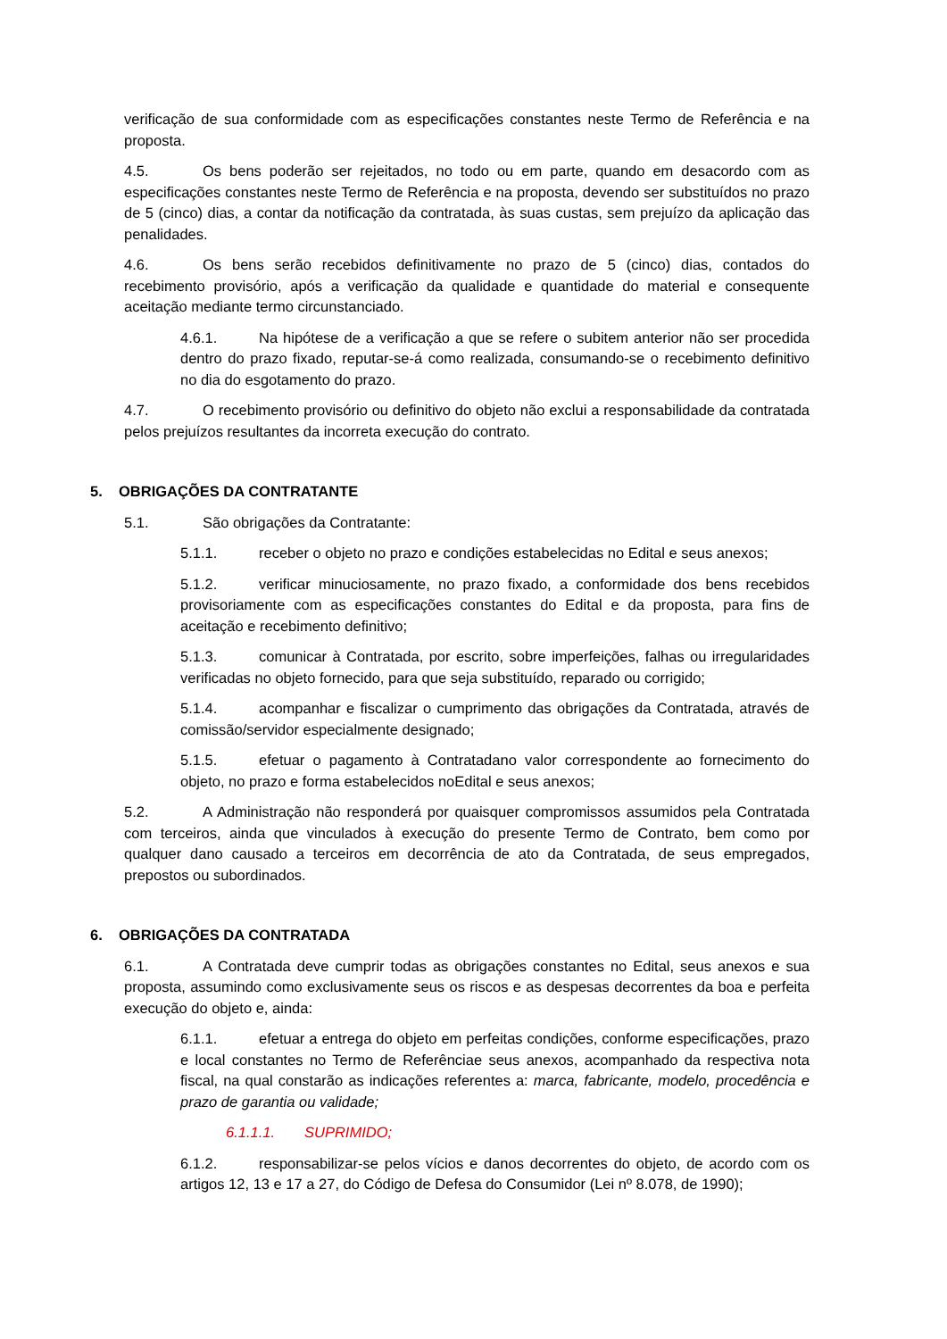verificação de sua conformidade com as especificações constantes neste Termo de Referência e na proposta.
4.5. Os bens poderão ser rejeitados, no todo ou em parte, quando em desacordo com as especificações constantes neste Termo de Referência e na proposta, devendo ser substituídos no prazo de 5 (cinco) dias, a contar da notificação da contratada, às suas custas, sem prejuízo da aplicação das penalidades.
4.6. Os bens serão recebidos definitivamente no prazo de 5 (cinco) dias, contados do recebimento provisório, após a verificação da qualidade e quantidade do material e consequente aceitação mediante termo circunstanciado.
4.6.1. Na hipótese de a verificação a que se refere o subitem anterior não ser procedida dentro do prazo fixado, reputar-se-á como realizada, consumando-se o recebimento definitivo no dia do esgotamento do prazo.
4.7. O recebimento provisório ou definitivo do objeto não exclui a responsabilidade da contratada pelos prejuízos resultantes da incorreta execução do contrato.
5. OBRIGAÇÕES DA CONTRATANTE
5.1. São obrigações da Contratante:
5.1.1. receber o objeto no prazo e condições estabelecidas no Edital e seus anexos;
5.1.2. verificar minuciosamente, no prazo fixado, a conformidade dos bens recebidos provisoriamente com as especificações constantes do Edital e da proposta, para fins de aceitação e recebimento definitivo;
5.1.3. comunicar à Contratada, por escrito, sobre imperfeições, falhas ou irregularidades verificadas no objeto fornecido, para que seja substituído, reparado ou corrigido;
5.1.4. acompanhar e fiscalizar o cumprimento das obrigações da Contratada, através de comissão/servidor especialmente designado;
5.1.5. efetuar o pagamento à Contratadano valor correspondente ao fornecimento do objeto, no prazo e forma estabelecidos noEdital e seus anexos;
5.2. A Administração não responderá por quaisquer compromissos assumidos pela Contratada com terceiros, ainda que vinculados à execução do presente Termo de Contrato, bem como por qualquer dano causado a terceiros em decorrência de ato da Contratada, de seus empregados, prepostos ou subordinados.
6. OBRIGAÇÕES DA CONTRATADA
6.1. A Contratada deve cumprir todas as obrigações constantes no Edital, seus anexos e sua proposta, assumindo como exclusivamente seus os riscos e as despesas decorrentes da boa e perfeita execução do objeto e, ainda:
6.1.1. efetuar a entrega do objeto em perfeitas condições, conforme especificações, prazo e local constantes no Termo de Referênciae seus anexos, acompanhado da respectiva nota fiscal, na qual constarão as indicações referentes a: marca, fabricante, modelo, procedência e prazo de garantia ou validade;
6.1.1.1. SUPRIMIDO;
6.1.2. responsabilizar-se pelos vícios e danos decorrentes do objeto, de acordo com os artigos 12, 13 e 17 a 27, do Código de Defesa do Consumidor (Lei nº 8.078, de 1990);